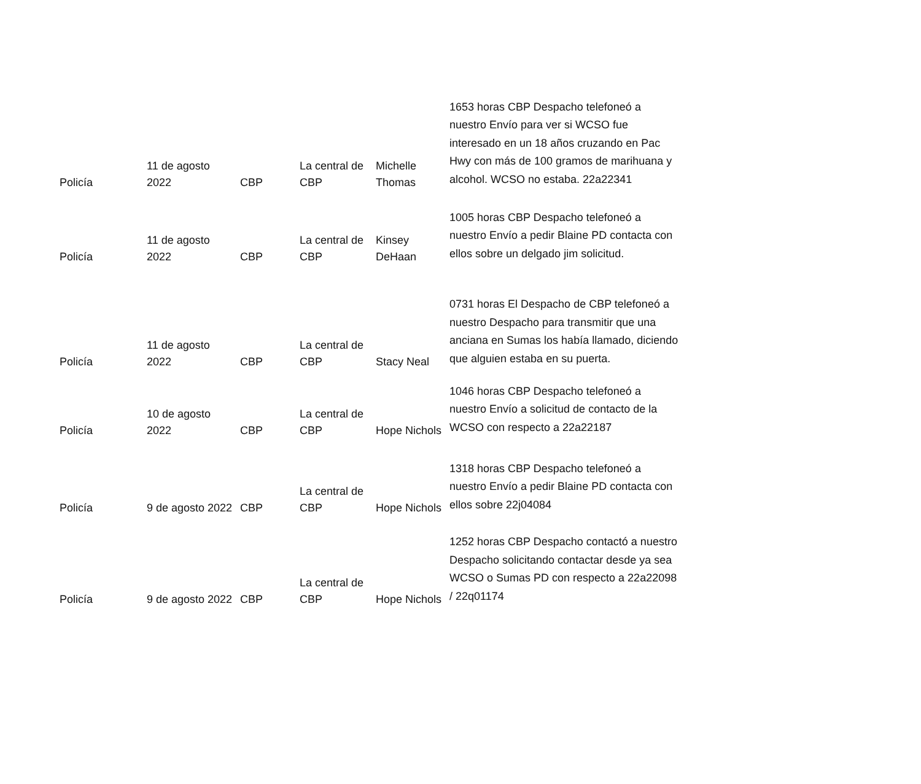| Policía | 11 de agosto 2022 | CBP | La central de CBP | Michelle Thomas | 1653 horas CBP Despacho telefoneó a nuestro Envío para ver si WCSO fue interesado en un 18 años cruzando en Pac Hwy con más de 100 gramos de marihuana y alcohol. WCSO no estaba. 22a22341 |
| Policía | 11 de agosto 2022 | CBP | La central de CBP | Kinsey DeHaan | 1005 horas CBP Despacho telefoneó a nuestro Envío a pedir Blaine PD contacta con ellos sobre un delgado jim solicitud. |
| Policía | 11 de agosto 2022 | CBP | La central de CBP | Stacy Neal | 0731 horas El Despacho de CBP telefoneó a nuestro Despacho para transmitir que una anciana en Sumas los había llamado, diciendo que alguien estaba en su puerta. |
| Policía | 10 de agosto 2022 | CBP | La central de CBP | Hope Nichols | 1046 horas CBP Despacho telefoneó a nuestro Envío a solicitud de contacto de la WCSO con respecto a 22a22187 |
| Policía | 9 de agosto 2022 | CBP | La central de CBP | Hope Nichols | 1318 horas CBP Despacho telefoneó a nuestro Envío a pedir Blaine PD contacta con ellos sobre 22j04084 |
| Policía | 9 de agosto 2022 | CBP | La central de CBP | Hope Nichols | 1252 horas CBP Despacho contactó a nuestro Despacho solicitando contactar desde ya sea WCSO o Sumas PD con respecto a 22a22098 / 22q01174 |